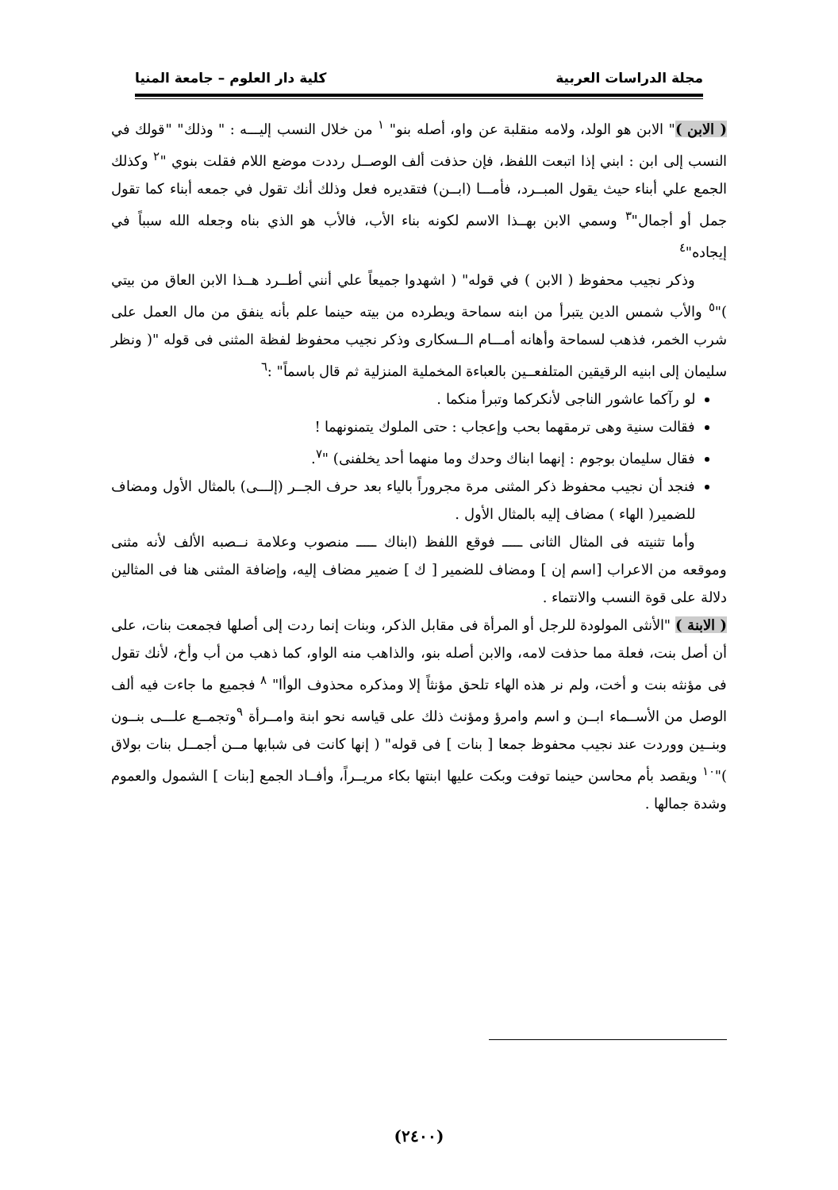مجلة الدراسات العربية كلية دار العلوم – جامعة المنيا
( الابن )" الابن هو الولد، ولامه منقلبة عن واو، أصله بنو" <sup>١</sup> من خلال النسب إليـــه : " وذلك" "قولك في النسب إلى ابن : ابني إذا اتبعت اللفظ، فإن حذفت ألف الوصــل رددت موضع اللام فقلت بنوي "<sup>٢</sup> وكذلك الجمع علي أبناء حيث يقول المبــرد، فأمـــا (ابــن) فتقديره فعل وذلك أنك تقول في جمعه أبناء كما تقول جمل أو أجمال"<sup>٣</sup> وسمي الابن بهــذا الاسم لكونه بناء الأب، فالأب هو الذي بناه وجعله الله سبباً في إيجاده"<sup>٤</sup>
وذكر نجيب محفوظ ( الابن ) في قوله" ( اشهدوا جميعاً علي أنني أطــرد هــذا الابن العاق من بيتي )"<sup>٥</sup> والأب شمس الدين يتبرأ من ابنه سماحة ويطرده من بيته حينما علم بأنه ينفق من مال العمل على شرب الخمر، فذهب لسماحة وأهانه أمـــام الــسكارى وذكر نجيب محفوظ لفظة المثنى فى قوله "( ونظر سليمان إلى ابنيه الرقيقين المتلفعــين بالعباءة المخملية المنزلية ثم قال باسماً" :<sup>٦</sup>
لو رآكما عاشور الناجى لأنكركما وتبرأ منكما .
فقالت سنية وهى ترمقهما بحب وإعجاب : حتى الملوك يتمنونهما !
فقال سليمان بوجوم : إنهما ابناك وحدك وما منهما أحد يخلفنى) "<sup>٧</sup>.
فنجد أن نجيب محفوظ ذكر المثنى مرة مجروراً بالياء بعد حرف الجــر (إلـــى) بالمثال الأول ومضاف للضمير( الهاء ) مضاف إليه بالمثال الأول .
وأما تثنيته فى المثال الثانى ـــــ فوقع اللفظ (ابناك ـــــ منصوب وعلامة نــصبه الألف لأنه مثنى وموقعه من الاعراب [اسم إن ] ومضاف للضمير [ ك ] ضمير مضاف إليه، وإضافة المثنى هنا فى المثالين دلالة على قوة النسب والانتماء .
( الابنة ) "الأنثى المولودة للرجل أو المرأة فى مقابل الذكر، وبنات إنما ردت إلى أصلها فجمعت بنات، على أن أصل بنت، فعلة مما حذفت لامه، والابن أصله بنو، والذاهب منه الواو، كما ذهب من أب وأخ، لأنك تقول فى مؤنثه بنت و أخت، ولم نر هذه الهاء تلحق مؤنثاً إلا ومذكره محذوف الوأا" <sup>٨</sup> فجميع ما جاءت فيه ألف الوصل من الأســماء ابــن و اسم وامرؤ ومؤنث ذلك على قياسه نحو ابنة وامــرأة <sup>٩</sup>وتجمــع علـــى بنــون وبنــين ووردت عند نجيب محفوظ جمعا [ بنات ] فى قوله" ( إنها كانت فى شبابها مــن أجمــل بنات بولاق )"<sup>١٠</sup> ويقصد بأم محاسن حينما توفت وبكت عليها ابنتها بكاء مريــراً، وأفــاد الجمع [بنات ] الشمول والعموم وشدة جمالها .
(٢٤٠٠)